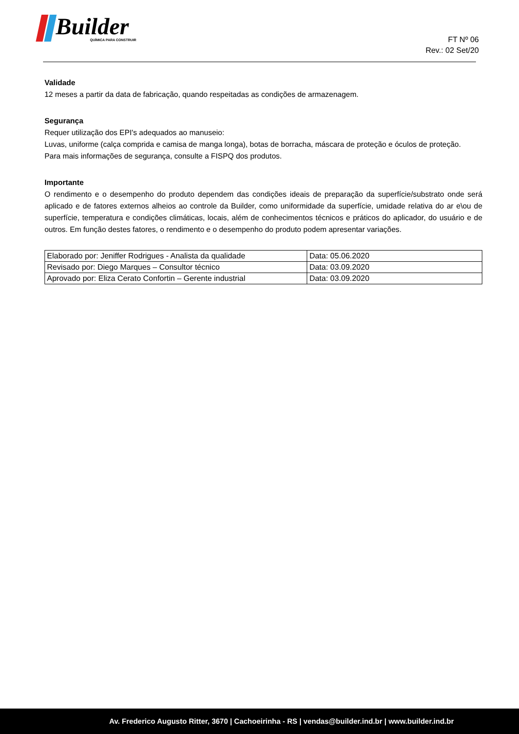Builder
QUÍMICA PARA CONSTRUIR
FT Nº 06
Rev.: 02 Set/20
Validade
12 meses a partir da data de fabricação, quando respeitadas as condições de armazenagem.
Segurança
Requer utilização dos EPI's adequados ao manuseio:
Luvas, uniforme (calça comprida e camisa de manga longa), botas de borracha, máscara de proteção e óculos de proteção.
Para mais informações de segurança, consulte a FISPQ dos produtos.
Importante
O rendimento e o desempenho do produto dependem das condições ideais de preparação da superfície/substrato onde será aplicado e de fatores externos alheios ao controle da Builder, como uniformidade da superfície, umidade relativa do ar e\ou de superfície, temperatura e condições climáticas, locais, além de conhecimentos técnicos e práticos do aplicador, do usuário e de outros. Em função destes fatores, o rendimento e o desempenho do produto podem apresentar variações.
| Elaborado por: Jeniffer Rodrigues - Analista da qualidade | Data: 05.06.2020 |
| Revisado por: Diego Marques – Consultor técnico | Data: 03.09.2020 |
| Aprovado por: Eliza Cerato Confortin – Gerente industrial | Data: 03.09.2020 |
Av. Frederico Augusto Ritter, 3670 | Cachoeirinha - RS | vendas@builder.ind.br | www.builder.ind.br